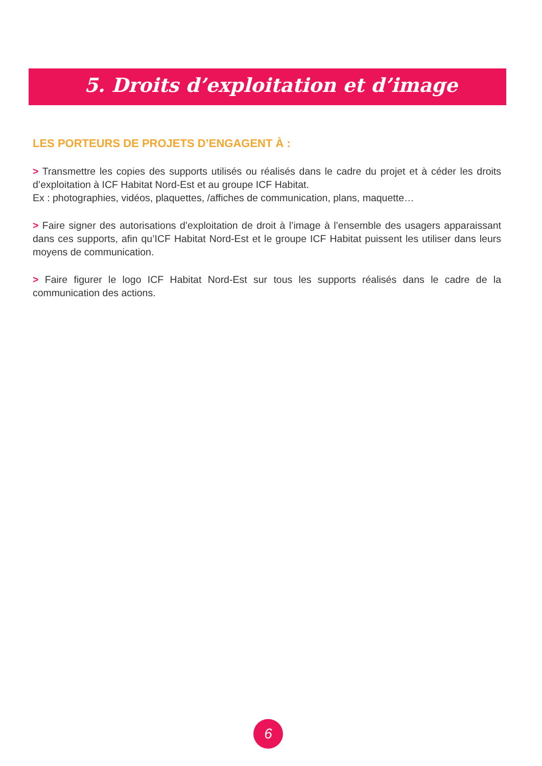5. Droits d’exploitation et d’image
LES PORTEURS DE PROJETS D’ENGAGENT À :
> Transmettre les copies des supports utilisés ou réalisés dans le cadre du projet et à céder les droits d’exploitation à ICF Habitat Nord-Est et au groupe ICF Habitat.
Ex : photographies, vidéos, plaquettes, /affiches de communication, plans, maquette…
> Faire signer des autorisations d’exploitation de droit à l’image à l’ensemble des usagers apparaissant dans ces supports, afin qu’ICF Habitat Nord-Est et le groupe ICF Habitat puissent les utiliser dans leurs moyens de communication.
> Faire figurer le logo ICF Habitat Nord-Est sur tous les supports réalisés dans le cadre de la communication des actions.
6